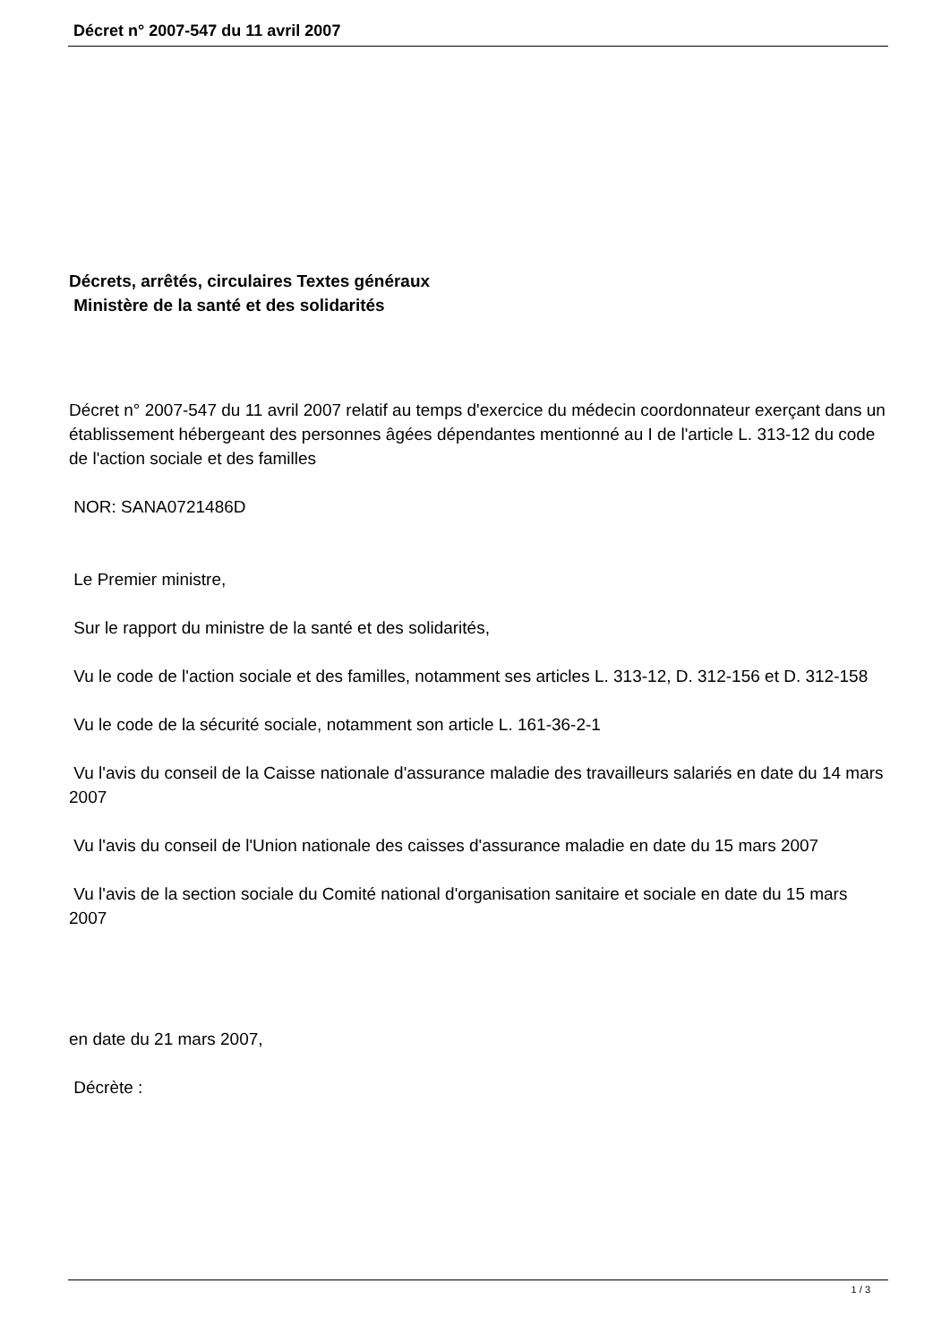Décret n° 2007-547 du 11 avril 2007
Décrets, arrêtés, circulaires Textes généraux
Ministère de la santé et des solidarités
Décret n° 2007-547 du 11 avril 2007 relatif au temps d'exercice du médecin coordonnateur exerçant dans un établissement hébergeant des personnes âgées dépendantes mentionné au I de l'article L. 313-12 du code de l'action sociale et des familles
NOR: SANA0721486D
Le Premier ministre,
Sur le rapport du ministre de la santé et des solidarités,
Vu le code de l'action sociale et des familles, notamment ses articles L. 313-12, D. 312-156 et D. 312-158
Vu le code de la sécurité sociale, notamment son article L. 161-36-2-1
Vu l'avis du conseil de la Caisse nationale d'assurance maladie des travailleurs salariés en date du 14 mars 2007
Vu l'avis du conseil de l'Union nationale des caisses d'assurance maladie en date du 15 mars 2007
Vu l'avis de la section sociale du Comité national d'organisation sanitaire et sociale en date du 15 mars 2007
en date du 21 mars 2007,
Décrète :
1 / 3